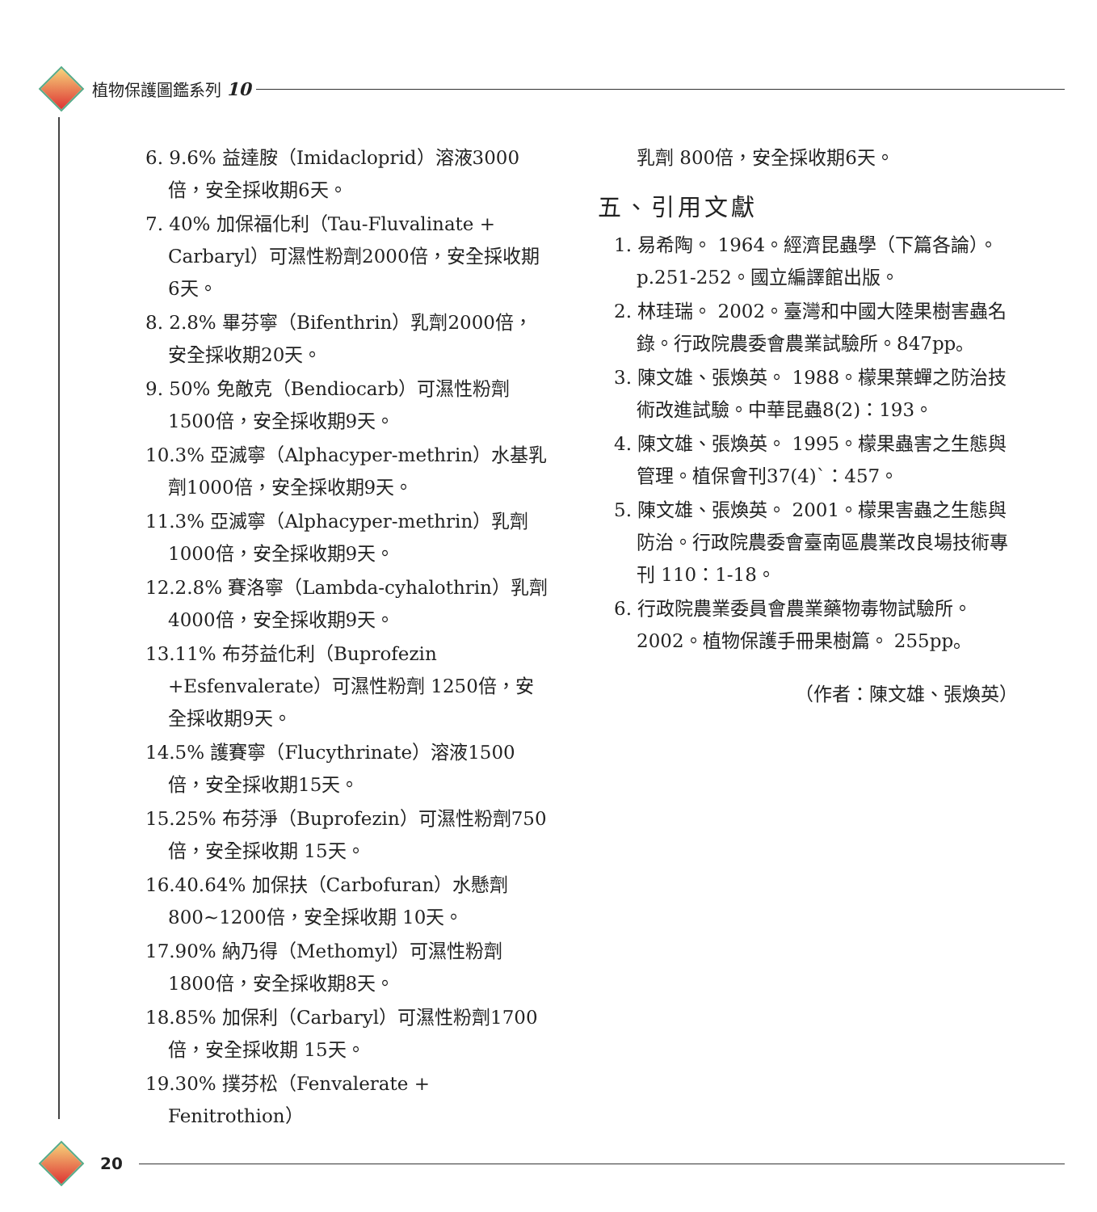植物保護圖鑑系列 10
6. 9.6% 益達胺（Imidacloprid）溶液3000倍，安全採收期6天。
7. 40% 加保福化利（Tau-Fluvalinate + Carbaryl）可濕性粉劑2000倍，安全採收期6天。
8. 2.8% 畢芬寧（Bifenthrin）乳劑2000倍，安全採收期20天。
9. 50% 免敵克（Bendiocarb）可濕性粉劑1500倍，安全採收期9天。
10.3% 亞滅寧（Alphacyper-methrin）水基乳劑1000倍，安全採收期9天。
11.3% 亞滅寧（Alphacyper-methrin）乳劑1000倍，安全採收期9天。
12.2.8% 賽洛寧（Lambda-cyhalothrin）乳劑4000倍，安全採收期9天。
13.11% 布芬益化利（Buprofezin +Esfenvalerate）可濕性粉劑 1250倍，安全採收期9天。
14.5% 護賽寧（Flucythrinate）溶液1500倍，安全採收期15天。
15.25% 布芬淨（Buprofezin）可濕性粉劑750倍，安全採收期 15天。
16.40.64% 加保扶（Carbofuran）水懸劑800~1200倍，安全採收期 10天。
17.90% 納乃得（Methomyl）可濕性粉劑1800倍，安全採收期8天。
18.85% 加保利（Carbaryl）可濕性粉劑1700倍，安全採收期 15天。
19.30% 撲芬松（Fenvalerate + Fenitrothion）
乳劑 800倍，安全採收期6天。
五、引用文獻
1. 易希陶。 1964。經濟昆蟲學（下篇各論）。p.251-252。國立編譯館出版。
2. 林珪瑞。 2002。臺灣和中國大陸果樹害蟲名錄。行政院農委會農業試驗所。847pp。
3. 陳文雄、張煥英。 1988。檬果葉蟬之防治技術改進試驗。中華昆蟲8(2)：193。
4. 陳文雄、張煥英。 1995。檬果蟲害之生態與管理。植保會刊37(4)`：457。
5. 陳文雄、張煥英。 2001。檬果害蟲之生態與防治。行政院農委會臺南區農業改良場技術專刊 110：1-18。
6. 行政院農業委員會農業藥物毒物試驗所。2002。植物保護手冊果樹篇。 255pp。
（作者：陳文雄、張煥英）
20